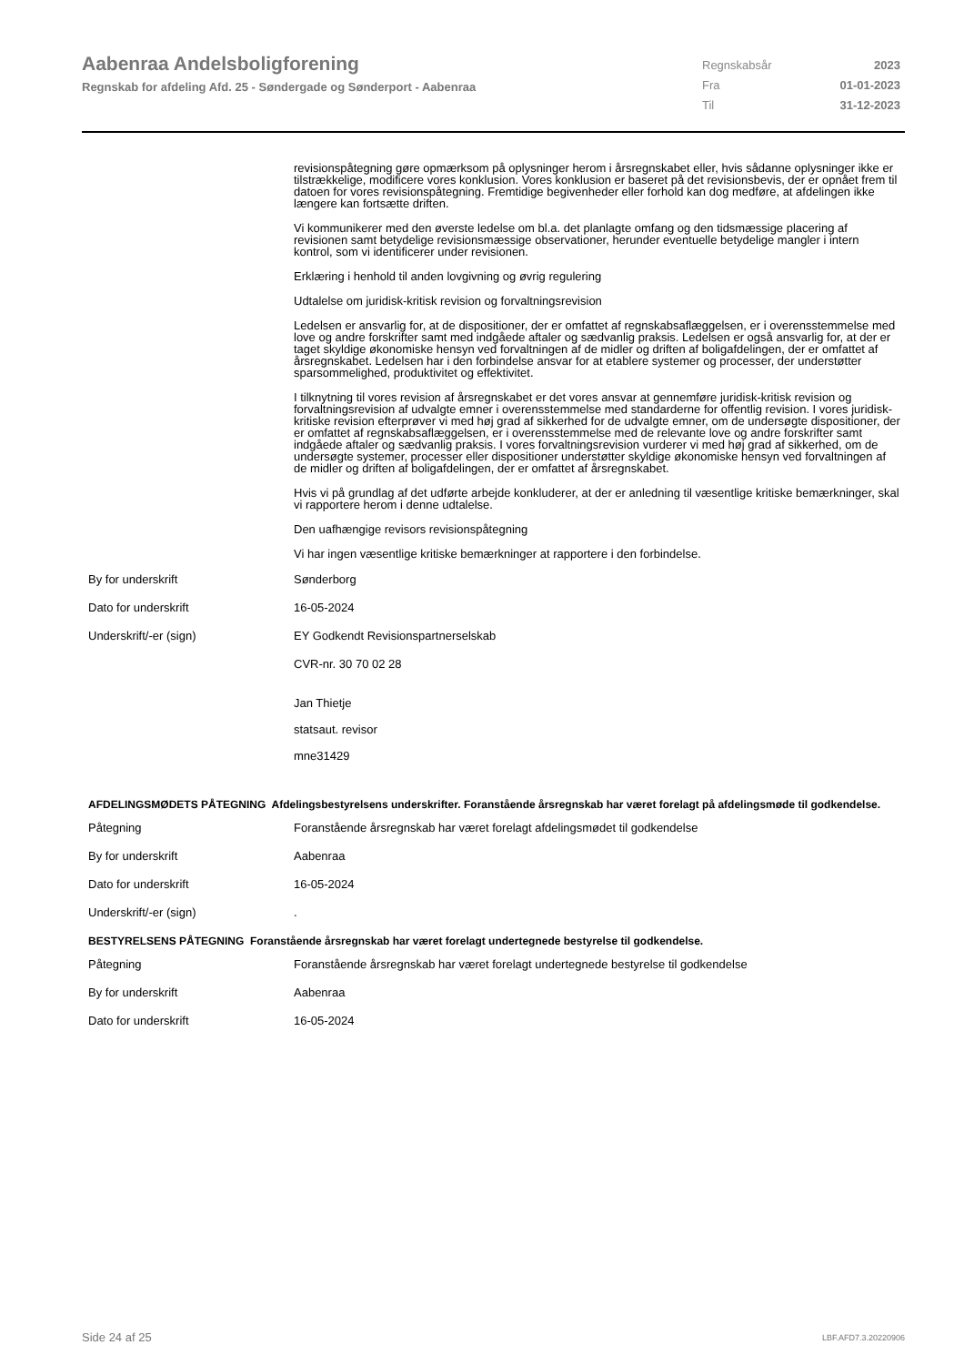Aabenraa Andelsboligforening
Regnskab for afdeling Afd. 25 - Søndergade og Sønderport - Aabenraa
Regnskabsår 2023
Fra 01-01-2023
Til 31-12-2023
revisionspåtegning gøre opmærksom på oplysninger herom i årsregnskabet eller, hvis sådanne oplysninger ikke er tilstrækkelige, modificere vores konklusion. Vores konklusion er baseret på det revisionsbevis, der er opnået frem til datoen for vores revisionspåtegning. Fremtidige begivenheder eller forhold kan dog medføre, at afdelingen ikke længere kan fortsætte driften.
Vi kommunikerer med den øverste ledelse om bl.a. det planlagte omfang og den tidsmæssige placering af revisionen samt betydelige revisionsmæssige observationer, herunder eventuelle betydelige mangler i intern kontrol, som vi identificerer under revisionen.
Erklæring i henhold til anden lovgivning og øvrig regulering
Udtalelse om juridisk-kritisk revision og forvaltningsrevision
Ledelsen er ansvarlig for, at de dispositioner, der er omfattet af regnskabsaflæggelsen, er i overensstemmelse med love og andre forskrifter samt med indgåede aftaler og sædvanlig praksis. Ledelsen er også ansvarlig for, at der er taget skyldige økonomiske hensyn ved forvaltningen af de midler og driften af boligafdelingen, der er omfattet af årsregnskabet. Ledelsen har i den forbindelse ansvar for at etablere systemer og processer, der understøtter sparsommelighed, produktivitet og effektivitet.
I tilknytning til vores revision af årsregnskabet er det vores ansvar at gennemføre juridisk-kritisk revision og forvaltningsrevision af udvalgte emner i overensstemmelse med standarderne for offentlig revision. I vores juridisk-kritiske revision efterprøver vi med høj grad af sikkerhed for de udvalgte emner, om de undersøgte dispositioner, der er omfattet af regnskabsaflæggelsen, er i overensstemmelse med de relevante love og andre forskrifter samt indgåede aftaler og sædvanlig praksis. I vores forvaltningsrevision vurderer vi med høj grad af sikkerhed, om de undersøgte systemer, processer eller dispositioner understøtter skyldige økonomiske hensyn ved forvaltningen af de midler og driften af boligafdelingen, der er omfattet af årsregnskabet.
Hvis vi på grundlag af det udførte arbejde konkluderer, at der er anledning til væsentlige kritiske bemærkninger, skal vi rapportere herom i denne udtalelse.
Den uafhængige revisors revisionspåtegning
Vi har ingen væsentlige kritiske bemærkninger at rapportere i den forbindelse.
By for underskrift Sønderborg
Dato for underskrift 16-05-2024
Underskrift/-er (sign) EY Godkendt Revisionspartnerselskab
CVR-nr. 30 70 02 28
Jan Thietje
statsaut. revisor
mne31429
AFDELINGSMØDETS PÅTEGNING Afdelingsbestyrelsens underskrifter. Foranstående årsregnskab har været forelagt på afdelingsmøde til godkendelse.
Påtegning Foranstående årsregnskab har været forelagt afdelingsmødet til godkendelse
By for underskrift Aabenraa
Dato for underskrift 16-05-2024
Underskrift/-er (sign) .
BESTYRELSENS PÅTEGNING Foranstående årsregnskab har været forelagt undertegnede bestyrelse til godkendelse.
Påtegning Foranstående årsregnskab har været forelagt undertegnede bestyrelse til godkendelse
By for underskrift Aabenraa
Dato for underskrift 16-05-2024
Side 24 af 25 LBF.AFD7.3.20220906